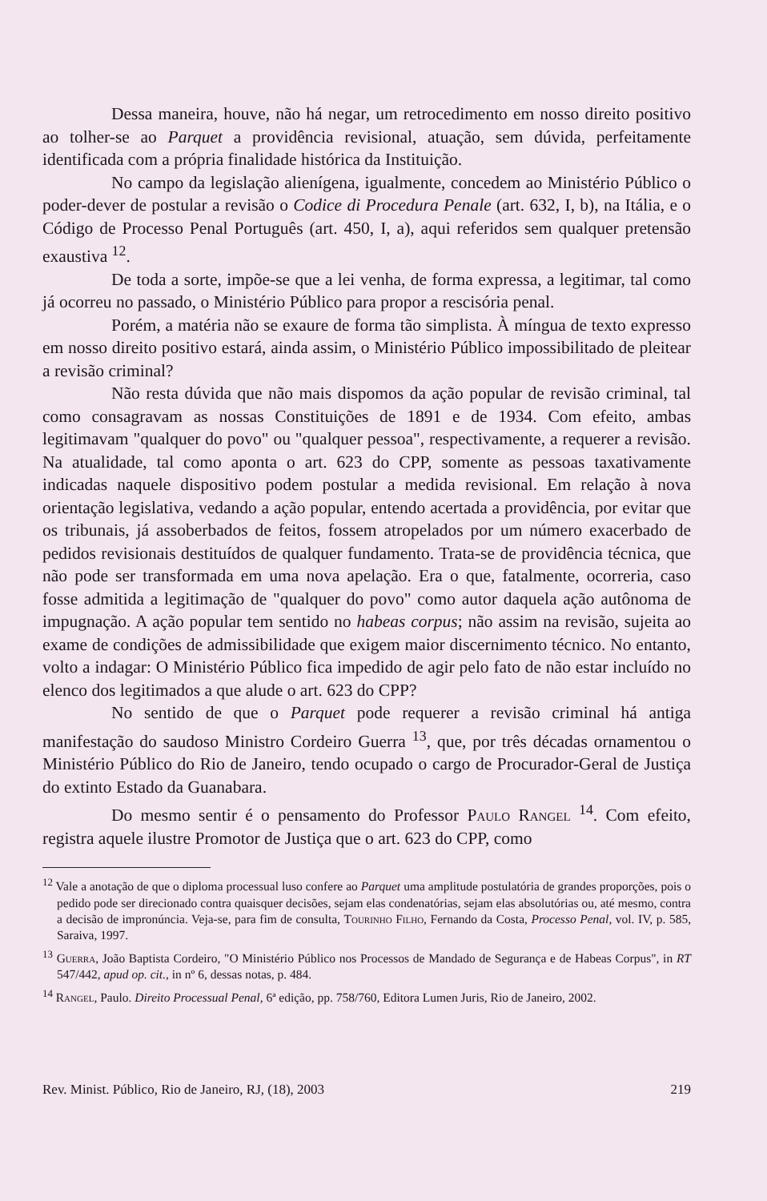Dessa maneira, houve, não há negar, um retrocedimento em nosso direito positivo ao tolher-se ao Parquet a providência revisional, atuação, sem dúvida, perfeitamente identificada com a própria finalidade histórica da Instituição.
No campo da legislação alienígena, igualmente, concedem ao Ministério Público o poder-dever de postular a revisão o Codice di Procedura Penale (art. 632, I, b), na Itália, e o Código de Processo Penal Português (art. 450, I, a), aqui referidos sem qualquer pretensão exaustiva <sup>12</sup>.
De toda a sorte, impõe-se que a lei venha, de forma expressa, a legitimar, tal como já ocorreu no passado, o Ministério Público para propor a rescisória penal.
Porém, a matéria não se exaure de forma tão simplista. À míngua de texto expresso em nosso direito positivo estará, ainda assim, o Ministério Público impossibilitado de pleitear a revisão criminal?
Não resta dúvida que não mais dispomos da ação popular de revisão criminal, tal como consagravam as nossas Constituições de 1891 e de 1934. Com efeito, ambas legitimavam "qualquer do povo" ou "qualquer pessoa", respectivamente, a requerer a revisão. Na atualidade, tal como aponta o art. 623 do CPP, somente as pessoas taxativamente indicadas naquele dispositivo podem postular a medida revisional. Em relação à nova orientação legislativa, vedando a ação popular, entendo acertada a providência, por evitar que os tribunais, já assoberbados de feitos, fossem atropelados por um número exacerbado de pedidos revisionais destituídos de qualquer fundamento. Trata-se de providência técnica, que não pode ser transformada em uma nova apelação. Era o que, fatalmente, ocorreria, caso fosse admitida a legitimação de "qualquer do povo" como autor daquela ação autônoma de impugnação. A ação popular tem sentido no habeas corpus; não assim na revisão, sujeita ao exame de condições de admissibilidade que exigem maior discernimento técnico. No entanto, volto a indagar: O Ministério Público fica impedido de agir pelo fato de não estar incluído no elenco dos legitimados a que alude o art. 623 do CPP?
No sentido de que o Parquet pode requerer a revisão criminal há antiga manifestação do saudoso Ministro Cordeiro Guerra <sup>13</sup>, que, por três décadas ornamentou o Ministério Público do Rio de Janeiro, tendo ocupado o cargo de Procurador-Geral de Justiça do extinto Estado da Guanabara.
Do mesmo sentir é o pensamento do Professor Paulo Rangel <sup>14</sup>. Com efeito, registra aquele ilustre Promotor de Justiça que o art. 623 do CPP, como
<sup>12</sup> Vale a anotação de que o diploma processual luso confere ao Parquet uma amplitude postulatória de grandes proporções, pois o pedido pode ser direcionado contra quaisquer decisões, sejam elas condenatórias, sejam elas absolutórias ou, até mesmo, contra a decisão de impronúncia. Veja-se, para fim de consulta, Tourinho Filho, Fernando da Costa, Processo Penal, vol. IV, p. 585, Saraiva, 1997.
<sup>13</sup> Guerra, João Baptista Cordeiro, "O Ministério Público nos Processos de Mandado de Segurança e de Habeas Corpus", in RT 547/442, apud op. cit., in nº 6, dessas notas, p. 484.
<sup>14</sup> Rangel, Paulo. Direito Processual Penal, 6ª edição, pp. 758/760, Editora Lumen Juris, Rio de Janeiro, 2002.
Rev. Minist. Público, Rio de Janeiro, RJ, (18), 2003 219